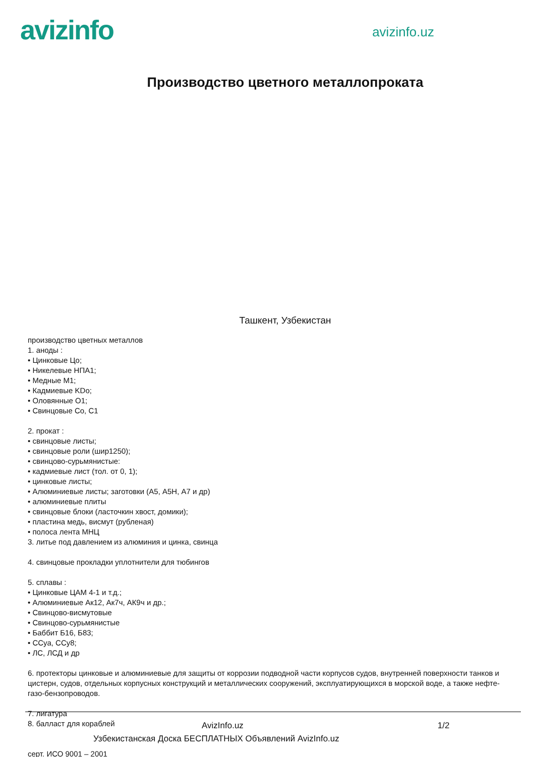avizinfo
avizinfo.uz
Производство цветного металлопроката
Ташкент, Узбекистан
производство цветных металлов
1. аноды :
• Цинковые Цо;
• Никелевые НПА1;
• Медные М1;
• Кадмиевые KDo;
• Оловянные О1;
• Свинцовые Со, С1
2. прокат :
• свинцовые листы;
• свинцовые роли (шир1250);
• свинцово-сурьмянистые:
• кадмиевые лист (тол. от 0, 1);
• цинковые листы;
• Алюминиевые листы; заготовки (А5, А5Н, А7 и др)
• алюминиевые плиты
• свинцовые блоки (ласточкин хвост, домики);
• пластина медь, висмут (рубленая)
• полоса лента МНЦ
3. литье под давлением из алюминия и цинка, свинца
4. свинцовые прокладки уплотнители для тюбингов
5. сплавы :
• Цинковые ЦАМ 4-1 и т.д.;
• Алюминиевые Ак12, Ак7ч, АК9ч и др.;
• Свинцово-висмутовые
• Свинцово-сурьмянистые
• Баббит Б16, Б83;
• ССуа, ССу8;
• ЛС, ЛСД и др
6. протекторы цинковые и алюминиевые для защиты от коррозии подводной части корпусов судов, внутренней поверхности танков и цистерн, судов, отдельных корпусных конструкций и металлических сооружений, эксплуатирующихся в морской воде, а также нефте-газо-бензопроводов.
7. лигатура
8. балласт для кораблей
серт. ИСО 9001 – 2001
AvizInfo.uz 1/2
Узбекистанская Доска БЕСПЛАТНЫХ Объявлений AvizInfo.uz